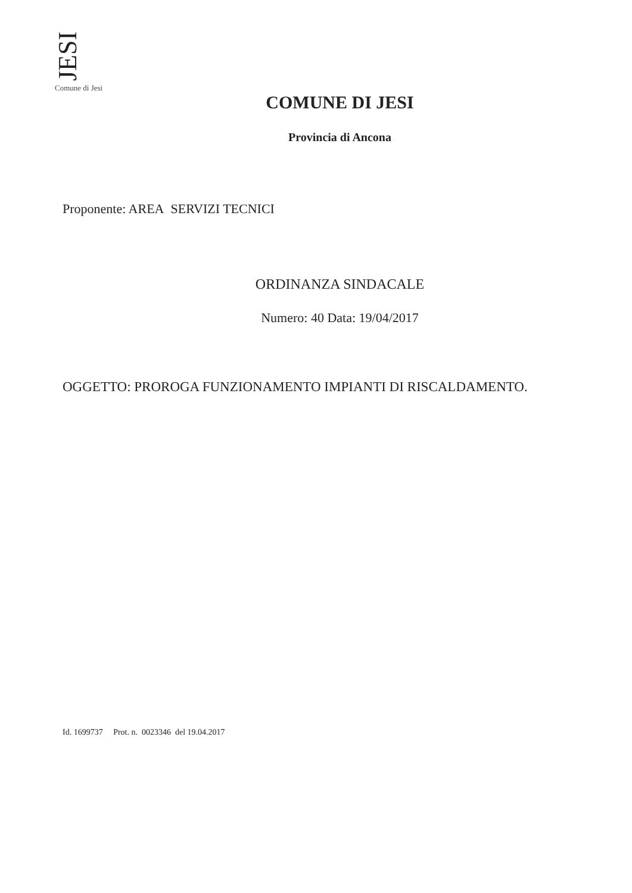JESI
Comune di Jesi
COMUNE DI JESI
Provincia di Ancona
Proponente: AREA SERVIZI TECNICI
ORDINANZA SINDACALE
Numero: 40 Data: 19/04/2017
OGGETTO: PROROGA FUNZIONAMENTO IMPIANTI DI RISCALDAMENTO.
Id. 1699737 Prot. n. 0023346 del 19.04.2017